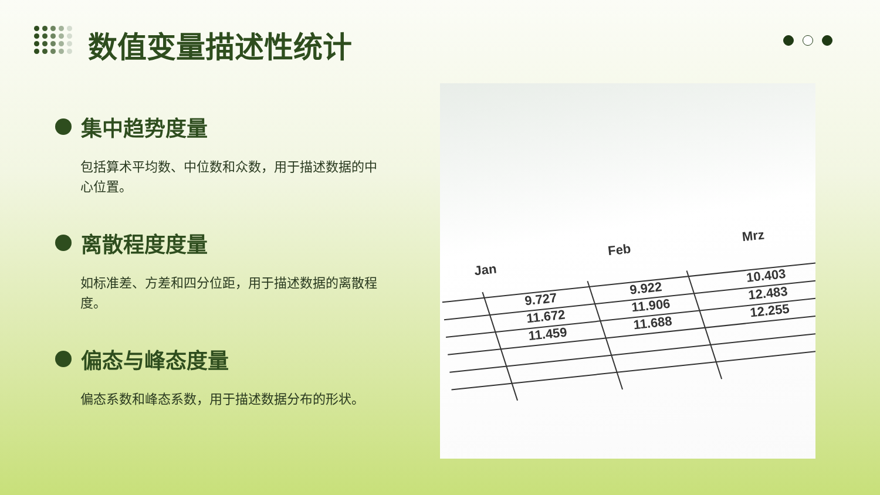数值变量描述性统计
集中趋势度量
包括算术平均数、中位数和众数，用于描述数据的中心位置。
离散程度度量
如标准差、方差和四分位距，用于描述数据的离散程度。
偏态与峰态度量
偏态系数和峰态系数，用于描述数据分布的形状。
Jan
Feb
Mrz
9.727
9.922
10.403
11.672
11.906
12.483
11.459
11.688
12.255